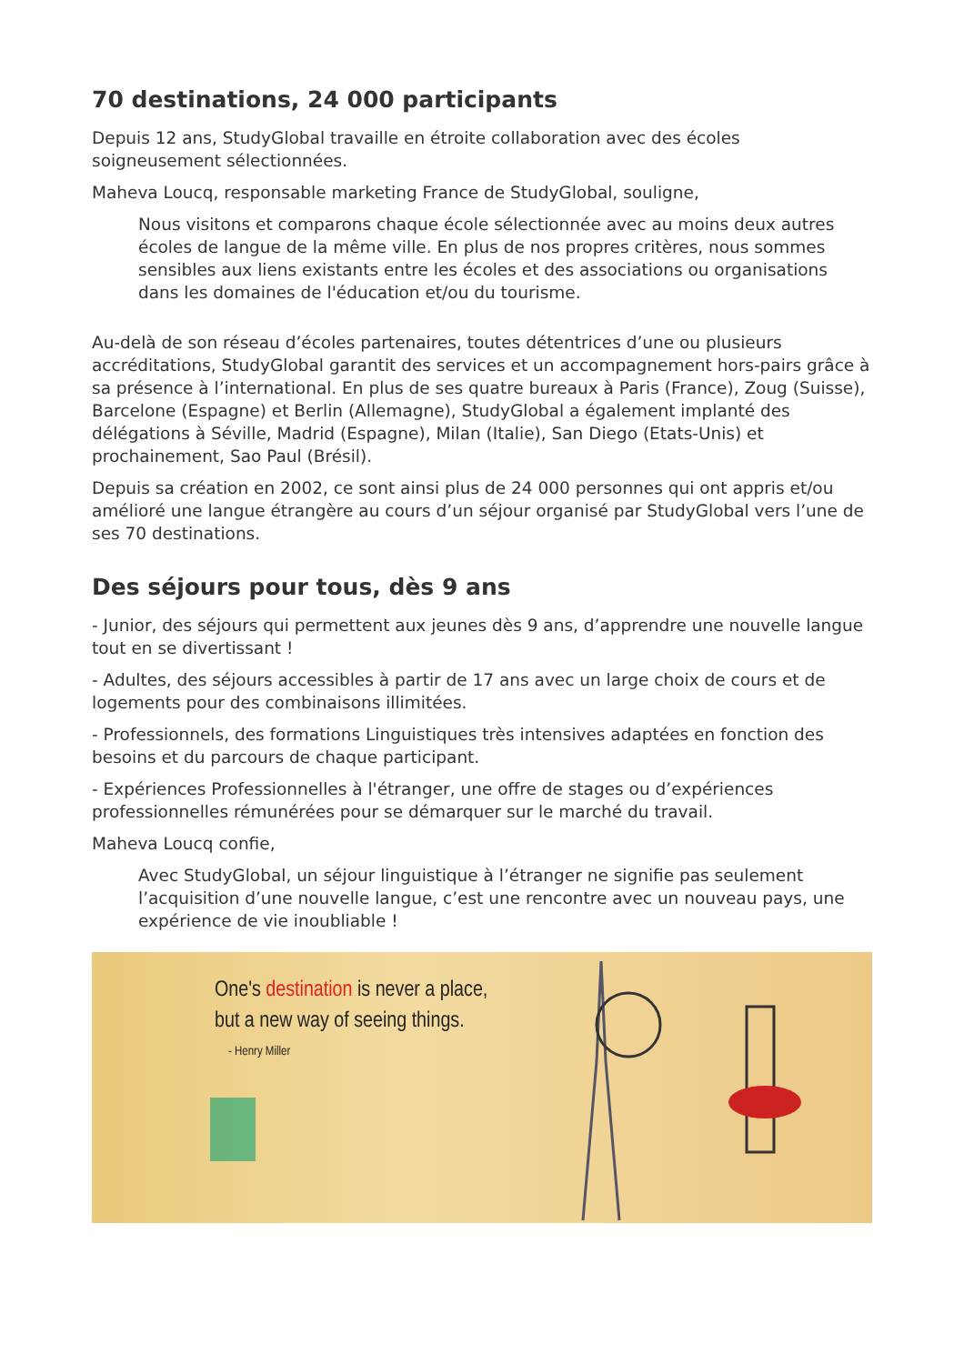70 destinations, 24 000 participants
Depuis 12 ans, StudyGlobal travaille en étroite collaboration avec des écoles soigneusement sélectionnées.
Maheva Loucq, responsable marketing France de StudyGlobal, souligne,
Nous visitons et comparons chaque école sélectionnée avec au moins deux autres écoles de langue de la même ville. En plus de nos propres critères, nous sommes sensibles aux liens existants entre les écoles et des associations ou organisations dans les domaines de l'éducation et/ou du tourisme.
Au-delà de son réseau d’écoles partenaires, toutes détentrices d’une ou plusieurs accréditations, StudyGlobal garantit des services et un accompagnement hors-pairs grâce à sa présence à l’international. En plus de ses quatre bureaux à Paris (France), Zoug (Suisse), Barcelone (Espagne) et Berlin (Allemagne), StudyGlobal a également implanté des délégations à Séville, Madrid (Espagne), Milan (Italie), San Diego (Etats-Unis) et prochainement, Sao Paul (Brésil).
Depuis sa création en 2002, ce sont ainsi plus de 24 000 personnes qui ont appris et/ou amélioré une langue étrangère au cours d’un séjour organisé par StudyGlobal vers l’une de ses 70 destinations.
Des séjours pour tous, dès 9 ans
- Junior, des séjours qui permettent aux jeunes dès 9 ans, d’apprendre une nouvelle langue tout en se divertissant !
- Adultes, des séjours accessibles à partir de 17 ans avec un large choix de cours et de logements pour des combinaisons illimitées.
- Professionnels, des formations Linguistiques très intensives adaptées en fonction des besoins et du parcours de chaque participant.
- Expériences Professionnelles à l'étranger, une offre de stages ou d’expériences professionnelles rémunérées pour se démarquer sur le marché du travail.
Maheva Loucq confie,
Avec StudyGlobal, un séjour linguistique à l’étranger ne signifie pas seulement l’acquisition d’une nouvelle langue, c’est une rencontre avec un nouveau pays, une expérience de vie inoubliable !
One's destination is never a place,
but a new way of seeing things.
- Henry Miller